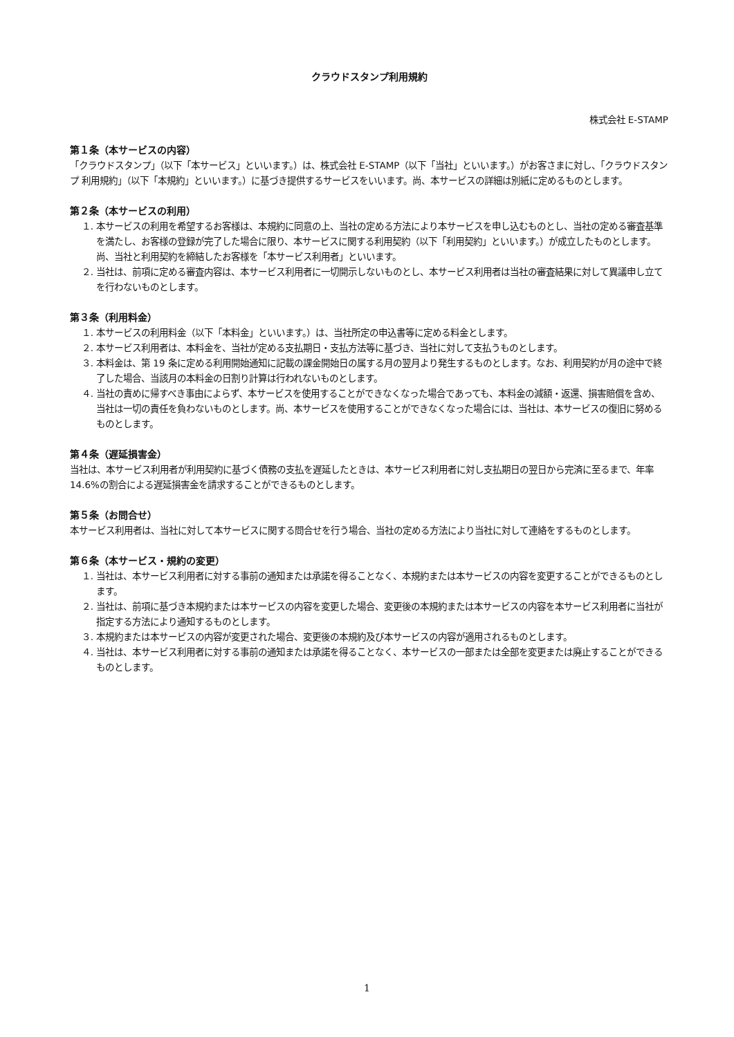クラウドスタンプ利用規約
株式会社 E-STAMP
第１条（本サービスの内容）
「クラウドスタンプ」（以下「本サービス」といいます。）は、株式会社 E-STAMP（以下「当社」といいます。）がお客さまに対し、「クラウドスタンプ 利用規約」（以下「本規約」といいます。）に基づき提供するサービスをいいます。尚、本サービスの詳細は別紙に定めるものとします。
第２条（本サービスの利用）
１. 本サービスの利用を希望するお客様は、本規約に同意の上、当社の定める方法により本サービスを申し込むものとし、当社の定める審査基準を満たし、お客様の登録が完了した場合に限り、本サービスに関する利用契約（以下「利用契約」といいます。）が成立したものとします。尚、当社と利用契約を締結したお客様を「本サービス利用者」といいます。
２. 当社は、前項に定める審査内容は、本サービス利用者に一切開示しないものとし、本サービス利用者は当社の審査結果に対して異議申し立てを行わないものとします。
第３条（利用料金）
１. 本サービスの利用料金（以下「本料金」といいます。）は、当社所定の申込書等に定める料金とします。
２. 本サービス利用者は、本料金を、当社が定める支払期日・支払方法等に基づき、当社に対して支払うものとします。
３. 本料金は、第 19 条に定める利用開始通知に記載の課金開始日の属する月の翌月より発生するものとします。なお、利用契約が月の途中で終了した場合、当該月の本料金の日割り計算は行われないものとします。
４. 当社の責めに帰すべき事由によらず、本サービスを使用することができなくなった場合であっても、本料金の減額・返還、損害賠償を含め、当社は一切の責任を負わないものとします。尚、本サービスを使用することができなくなった場合には、当社は、本サービスの復旧に努めるものとします。
第４条（遅延損害金）
当社は、本サービス利用者が利用契約に基づく債務の支払を遅延したときは、本サービス利用者に対し支払期日の翌日から完済に至るまで、年率 14.6%の割合による遅延損害金を請求することができるものとします。
第５条（お問合せ）
本サービス利用者は、当社に対して本サービスに関する問合せを行う場合、当社の定める方法により当社に対して連絡をするものとします。
第６条（本サービス・規約の変更）
１. 当社は、本サービス利用者に対する事前の通知または承諾を得ることなく、本規約または本サービスの内容を変更することができるものとします。
２. 当社は、前項に基づき本規約または本サービスの内容を変更した場合、変更後の本規約または本サービスの内容を本サービス利用者に当社が指定する方法により通知するものとします。
３. 本規約または本サービスの内容が変更された場合、変更後の本規約及び本サービスの内容が適用されるものとします。
４. 当社は、本サービス利用者に対する事前の通知または承諾を得ることなく、本サービスの一部または全部を変更または廃止することができるものとします。
1